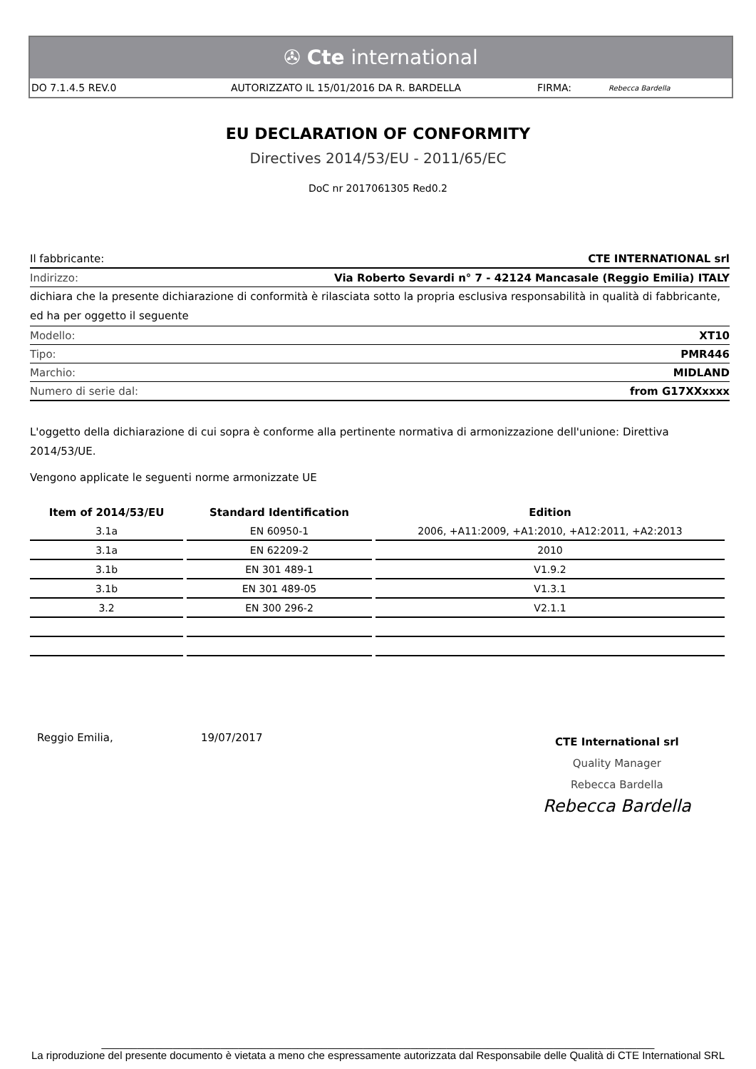✇ Cte international
DO 7.1.4.5 REV.0 AUTORIZZATO IL 15/01/2016 DA R. BARDELLA FIRMA: Rebecca Bardella
EU DECLARATION OF CONFORMITY
Directives 2014/53/EU - 2011/65/EC
DoC nr 2017061305 Red0.2
Il fabbricante: CTE INTERNATIONAL srl
Indirizzo: Via Roberto Sevardi n° 7 - 42124 Mancasale (Reggio Emilia) ITALY
dichiara che la presente dichiarazione di conformità è rilasciata sotto la propria esclusiva responsabilità in qualità di fabbricante, ed ha per oggetto il seguente
Modello: XT10
Tipo: PMR446
Marchio: MIDLAND
Numero di serie dal: from G17XXxxxx
L'oggetto della dichiarazione di cui sopra è conforme alla pertinente normativa di armonizzazione dell'unione: Direttiva 2014/53/UE.
Vengono applicate le seguenti norme armonizzate UE
| Item of 2014/53/EU | Standard Identification | Edition |
| --- | --- | --- |
| 3.1a | EN 60950-1 | 2006, +A11:2009, +A1:2010, +A12:2011, +A2:2013 |
| 3.1a | EN 62209-2 | 2010 |
| 3.1b | EN 301 489-1 | V1.9.2 |
| 3.1b | EN 301 489-05 | V1.3.1 |
| 3.2 | EN 300 296-2 | V2.1.1 |
Reggio Emilia, 19/07/2017
CTE International srl
Quality Manager
Rebecca Bardella
Rebecca Bardella
_____________________________________________________________________________________________
La riproduzione del presente documento è vietata a meno che espressamente autorizzata dal Responsabile delle Qualità di CTE International SRL